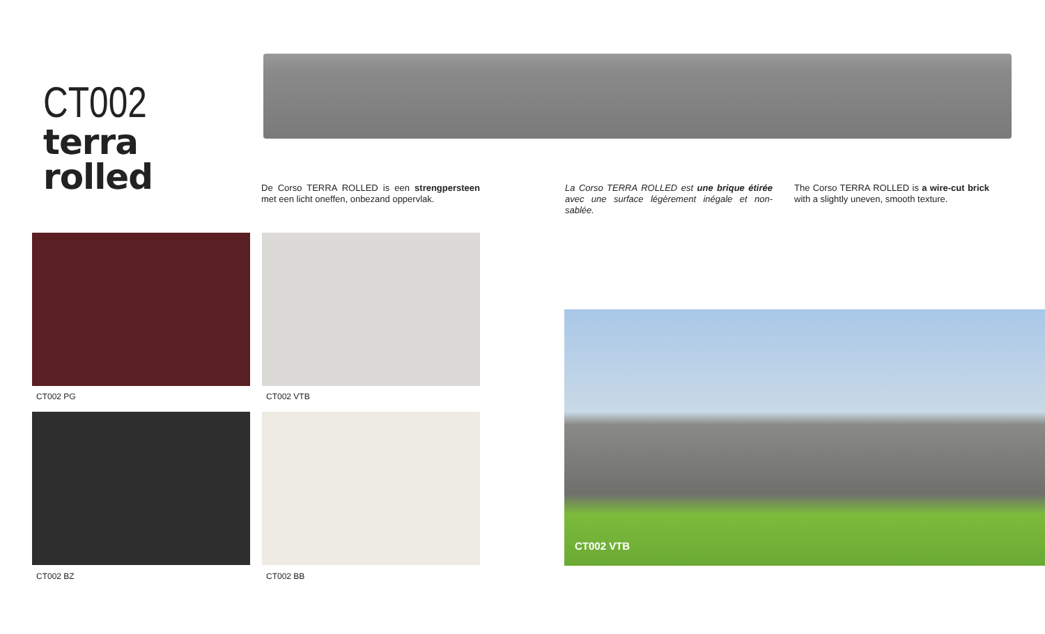CT002
terra
rolled
De Corso TERRA ROLLED is een strengpersteen met een licht oneffen, onbezand oppervlak.
La Corso TERRA ROLLED est une brique étirée avec une surface légèrement inégale et non-sablée.
The Corso TERRA ROLLED is a wire-cut brick with a slightly uneven, smooth texture.
CT002 PG CT002 VTB
CT002 BZ CT002 BB
CT002 VTB